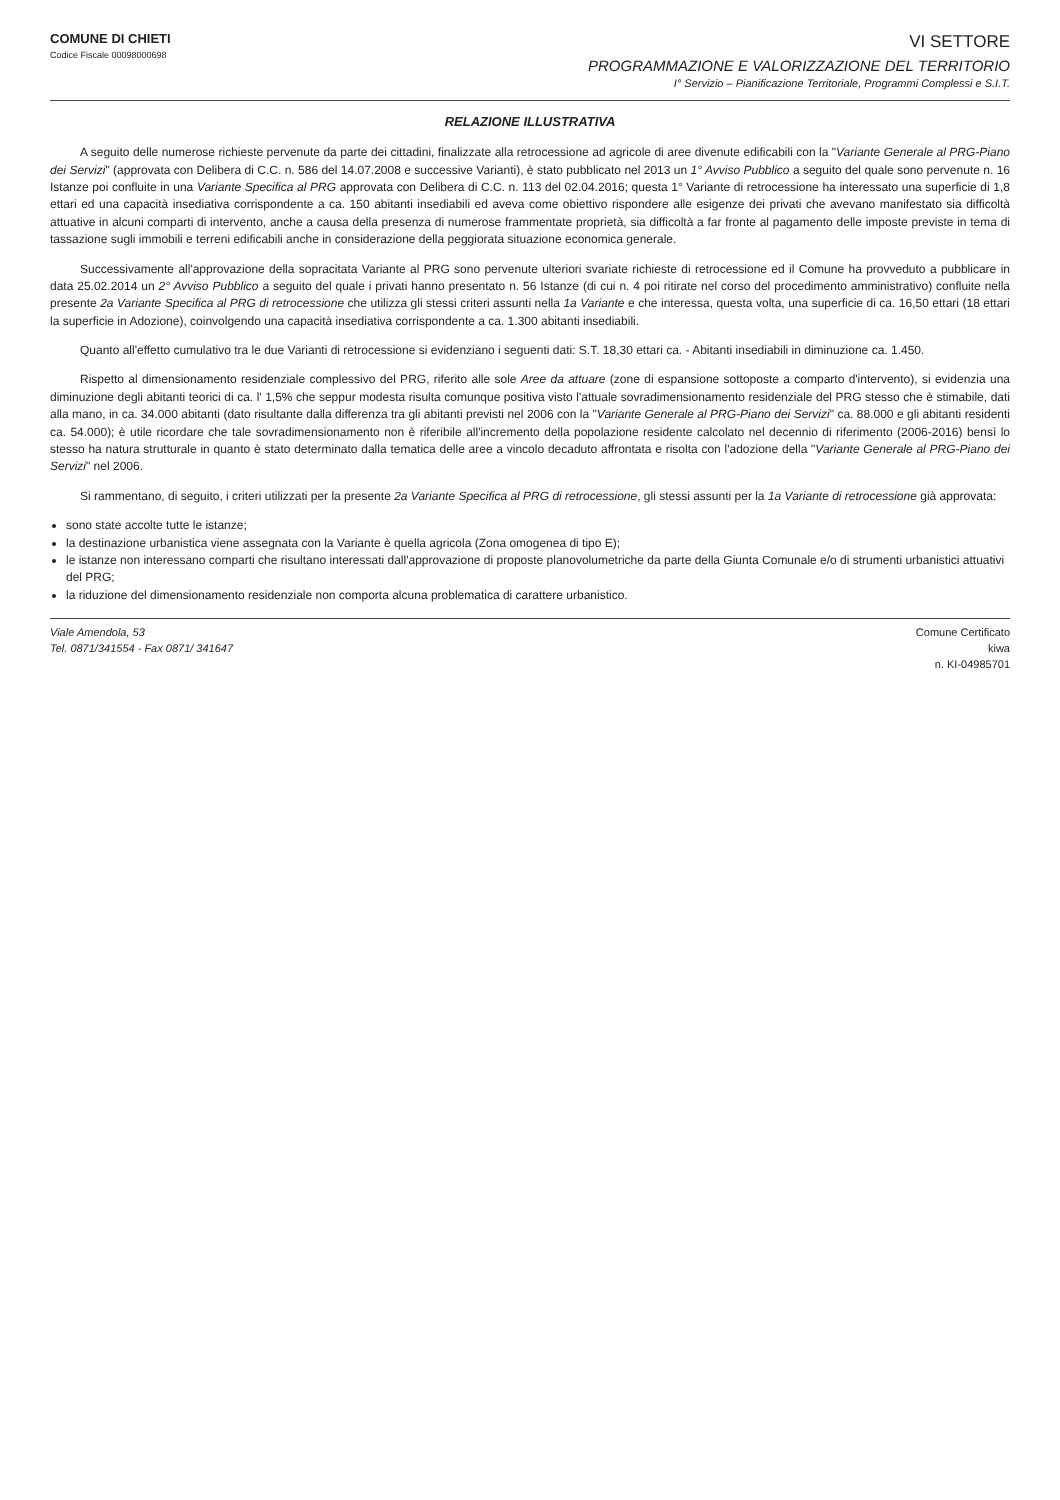COMUNE DI CHIETI
Codice Fiscale 00098000698
VI SETTORE
PROGRAMMAZIONE E VALORIZZAZIONE DEL TERRITORIO
I° Servizio – Pianificazione Territoriale, Programmi Complessi e S.I.T.
RELAZIONE ILLUSTRATIVA
A seguito delle numerose richieste pervenute da parte dei cittadini, finalizzate alla retrocessione ad agricole di aree divenute edificabili con la "Variante Generale al PRG-Piano dei Servizi" (approvata con Delibera di C.C. n. 586 del 14.07.2008 e successive Varianti), è stato pubblicato nel 2013 un 1° Avviso Pubblico a seguito del quale sono pervenute n. 16 Istanze poi confluite in una Variante Specifica al PRG approvata con Delibera di C.C. n. 113 del 02.04.2016; questa 1° Variante di retrocessione ha interessato una superficie di 1,8 ettari ed una capacità insediativa corrispondente a ca. 150 abitanti insediabili ed aveva come obiettivo rispondere alle esigenze dei privati che avevano manifestato sia difficoltà attuative in alcuni comparti di intervento, anche a causa della presenza di numerose frammentate proprietà, sia difficoltà a far fronte al pagamento delle imposte previste in tema di tassazione sugli immobili e terreni edificabili anche in considerazione della peggiorata situazione economica generale.
Successivamente all'approvazione della sopracitata Variante al PRG sono pervenute ulteriori svariate richieste di retrocessione ed il Comune ha provveduto a pubblicare in data 25.02.2014 un 2° Avviso Pubblico a seguito del quale i privati hanno presentato n. 56 Istanze (di cui n. 4 poi ritirate nel corso del procedimento amministrativo) confluite nella presente 2a Variante Specifica al PRG di retrocessione che utilizza gli stessi criteri assunti nella 1a Variante e che interessa, questa volta, una superficie di ca. 16,50 ettari (18 ettari la superficie in Adozione), coinvolgendo una capacità insediativa corrispondente a ca. 1.300 abitanti insediabili.
Quanto all'effetto cumulativo tra le due Varianti di retrocessione si evidenziano i seguenti dati: S.T. 18,30 ettari ca. - Abitanti insediabili in diminuzione ca. 1.450.
Rispetto al dimensionamento residenziale complessivo del PRG, riferito alle sole Aree da attuare (zone di espansione sottoposte a comparto d'intervento), si evidenzia una diminuzione degli abitanti teorici di ca. l' 1,5% che seppur modesta risulta comunque positiva visto l'attuale sovradimensionamento residenziale del PRG stesso che è stimabile, dati alla mano, in ca. 34.000 abitanti (dato risultante dalla differenza tra gli abitanti previsti nel 2006 con la "Variante Generale al PRG-Piano dei Servizi" ca. 88.000 e gli abitanti residenti ca. 54.000); è utile ricordare che tale sovradimensionamento non è riferibile all'incremento della popolazione residente calcolato nel decennio di riferimento (2006-2016) bensì lo stesso ha natura strutturale in quanto è stato determinato dalla tematica delle aree a vincolo decaduto affrontata e risolta con l'adozione della "Variante Generale al PRG-Piano dei Servizi" nel 2006.
Si rammentano, di seguito, i criteri utilizzati per la presente 2a Variante Specifica al PRG di retrocessione, gli stessi assunti per la 1a Variante di retrocessione già approvata:
sono state accolte tutte le istanze;
la destinazione urbanistica viene assegnata con la Variante è quella agricola (Zona omogenea di tipo E);
le istanze non interessano comparti che risultano interessati dall'approvazione di proposte planovolumetriche da parte della Giunta Comunale e/o di strumenti urbanistici attuativi del PRG;
la riduzione del dimensionamento residenziale non comporta alcuna problematica di carattere urbanistico.
Viale Amendola, 53
Tel. 0871/341554 - Fax 0871/ 341647
Comune Certificato
kiwa
n. KI-04985701